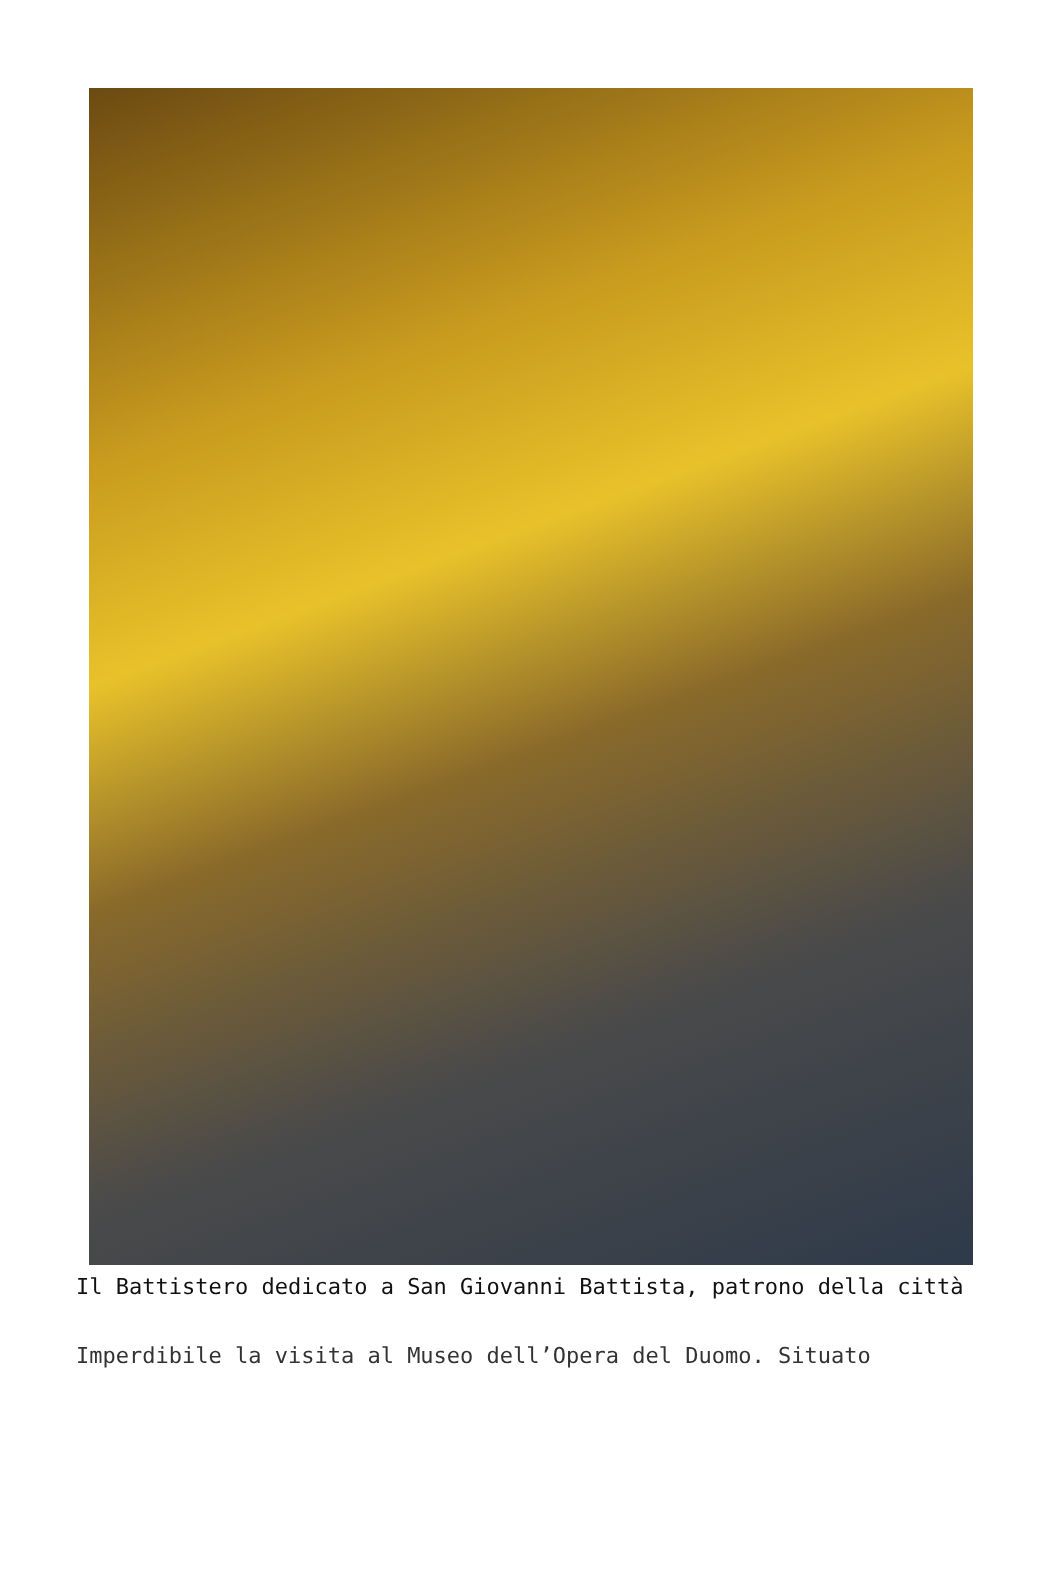Il Battistero dedicato a San Giovanni Battista, patrono della città
Imperdibile la visita al Museo dell’Opera del Duomo. Situato